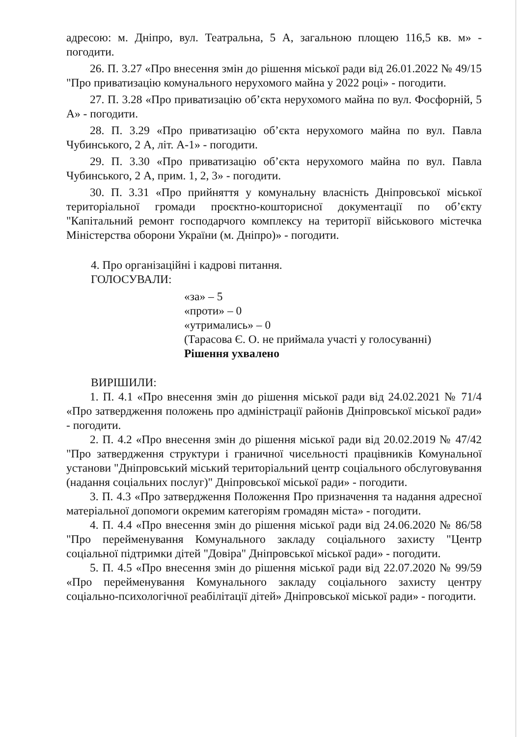адресою: м. Дніпро, вул. Театральна, 5 А, загальною площею 116,5 кв. м» - погодити.
26. П. 3.27 «Про внесення змін до рішення міської ради від 26.01.2022 № 49/15 "Про приватизацію комунального нерухомого майна у 2022 році» - погодити.
27. П. 3.28 «Про приватизацію об’єкта нерухомого майна по вул. Фосфорній, 5 А» - погодити.
28. П. 3.29 «Про приватизацію об’єкта нерухомого майна по вул. Павла Чубинського, 2 А, літ. А-1» - погодити.
29. П. 3.30 «Про приватизацію об’єкта нерухомого майна по вул. Павла Чубинського, 2 А, прим. 1, 2, 3» - погодити.
30. П. 3.31 «Про прийняття у комунальну власність Дніпровської міської територіальної громади проєктно-кошторисної документації по об’єкту "Капітальний ремонт господарчого комплексу на території військового містечка Міністерства оборони України (м. Дніпро)» - погодити.
4. Про організаційні і кадрові питання.
ГОЛОСУВАЛИ:
«за» – 5
«проти» – 0
«утримались» – 0
(Тарасова Є. О. не приймала участі у голосуванні)
Рішення ухвалено
ВИРІШИЛИ:
1. П. 4.1 «Про внесення змін до рішення міської ради від 24.02.2021 № 71/4 «Про затвердження положень про адміністрації районів Дніпровської міської ради» - погодити.
2. П. 4.2 «Про внесення змін до рішення міської ради від 20.02.2019 № 47/42 "Про затвердження структури і граничної чисельності працівників Комунальної установи "Дніпровський міський територіальний центр соціального обслуговування (надання соціальних послуг)" Дніпровської міської ради» - погодити.
3. П. 4.3 «Про затвердження Положення Про призначення та надання адресної матеріальної допомоги окремим категоріям громадян міста» - погодити.
4. П. 4.4 «Про внесення змін до рішення міської ради від 24.06.2020 № 86/58 "Про перейменування Комунального закладу соціального захисту "Центр соціальної підтримки дітей "Довіра" Дніпровської міської ради» - погодити.
5. П. 4.5 «Про внесення змін до рішення міської ради від 22.07.2020 № 99/59 «Про перейменування Комунального закладу соціального захисту центру соціально-психологічної реабілітації дітей» Дніпровської міської ради» - погодити.